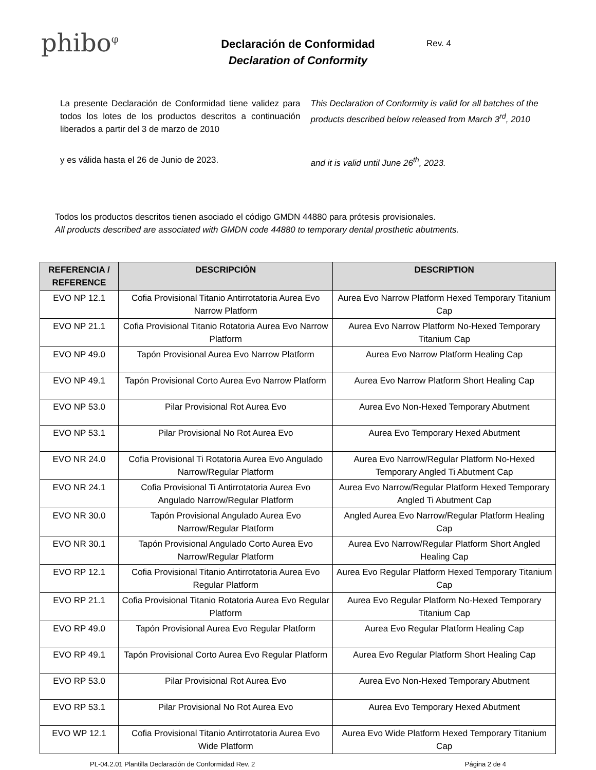phibo<sup>φ</sup>
Declaración de Conformidad
Declaration of Conformity
Rev. 4
La presente Declaración de Conformidad tiene validez para todos los lotes de los productos descritos a continuación liberados a partir del 3 de marzo de 2010
This Declaration of Conformity is valid for all batches of the products described below released from March 3<sup>rd</sup>, 2010
y es válida hasta el 26 de Junio de 2023. and it is valid until June 26<sup>th</sup>, 2023.
Todos los productos descritos tienen asociado el código GMDN 44880 para prótesis provisionales.
All products described are associated with GMDN code 44880 to temporary dental prosthetic abutments.
| REFERENCIA / REFERENCE | DESCRIPCIÓN | DESCRIPTION |
| --- | --- | --- |
| EVO NP 12.1 | Cofia Provisional Titanio Antirrotatoria Aurea Evo Narrow Platform | Aurea Evo Narrow Platform Hexed Temporary Titanium Cap |
| EVO NP 21.1 | Cofia Provisional Titanio Rotatoria Aurea Evo Narrow Platform | Aurea Evo Narrow Platform No-Hexed Temporary Titanium Cap |
| EVO NP 49.0 | Tapón Provisional Aurea Evo Narrow Platform | Aurea Evo Narrow Platform Healing Cap |
| EVO NP 49.1 | Tapón Provisional Corto Aurea Evo Narrow Platform | Aurea Evo Narrow Platform Short Healing Cap |
| EVO NP 53.0 | Pilar Provisional Rot Aurea Evo | Aurea Evo Non-Hexed Temporary Abutment |
| EVO NP 53.1 | Pilar Provisional No Rot Aurea Evo | Aurea Evo Temporary Hexed Abutment |
| EVO NR 24.0 | Cofia Provisional Ti Rotatoria Aurea Evo Angulado Narrow/Regular Platform | Aurea Evo Narrow/Regular Platform No-Hexed Temporary Angled Ti Abutment Cap |
| EVO NR 24.1 | Cofia Provisional Ti Antirrotatoria Aurea Evo Angulado Narrow/Regular Platform | Aurea Evo Narrow/Regular Platform Hexed Temporary Angled Ti Abutment Cap |
| EVO NR 30.0 | Tapón Provisional Angulado Aurea Evo Narrow/Regular Platform | Angled Aurea Evo Narrow/Regular Platform Healing Cap |
| EVO NR 30.1 | Tapón Provisional Angulado Corto Aurea Evo Narrow/Regular Platform | Aurea Evo Narrow/Regular Platform Short Angled Healing Cap |
| EVO RP 12.1 | Cofia Provisional Titanio Antirrotatoria Aurea Evo Regular Platform | Aurea Evo Regular Platform Hexed Temporary Titanium Cap |
| EVO RP 21.1 | Cofia Provisional Titanio Rotatoria Aurea Evo Regular Platform | Aurea Evo Regular Platform No-Hexed Temporary Titanium Cap |
| EVO RP 49.0 | Tapón Provisional Aurea Evo Regular Platform | Aurea Evo Regular Platform Healing Cap |
| EVO RP 49.1 | Tapón Provisional Corto Aurea Evo Regular Platform | Aurea Evo Regular Platform Short Healing Cap |
| EVO RP 53.0 | Pilar Provisional Rot Aurea Evo | Aurea Evo Non-Hexed Temporary Abutment |
| EVO RP 53.1 | Pilar Provisional No Rot Aurea Evo | Aurea Evo Temporary Hexed Abutment |
| EVO WP 12.1 | Cofia Provisional Titanio Antirrotatoria Aurea Evo Wide Platform | Aurea Evo Wide Platform Hexed Temporary Titanium Cap |
PL-04.2.01 Plantilla Declaración de Conformidad Rev. 2 Página 2 de 4